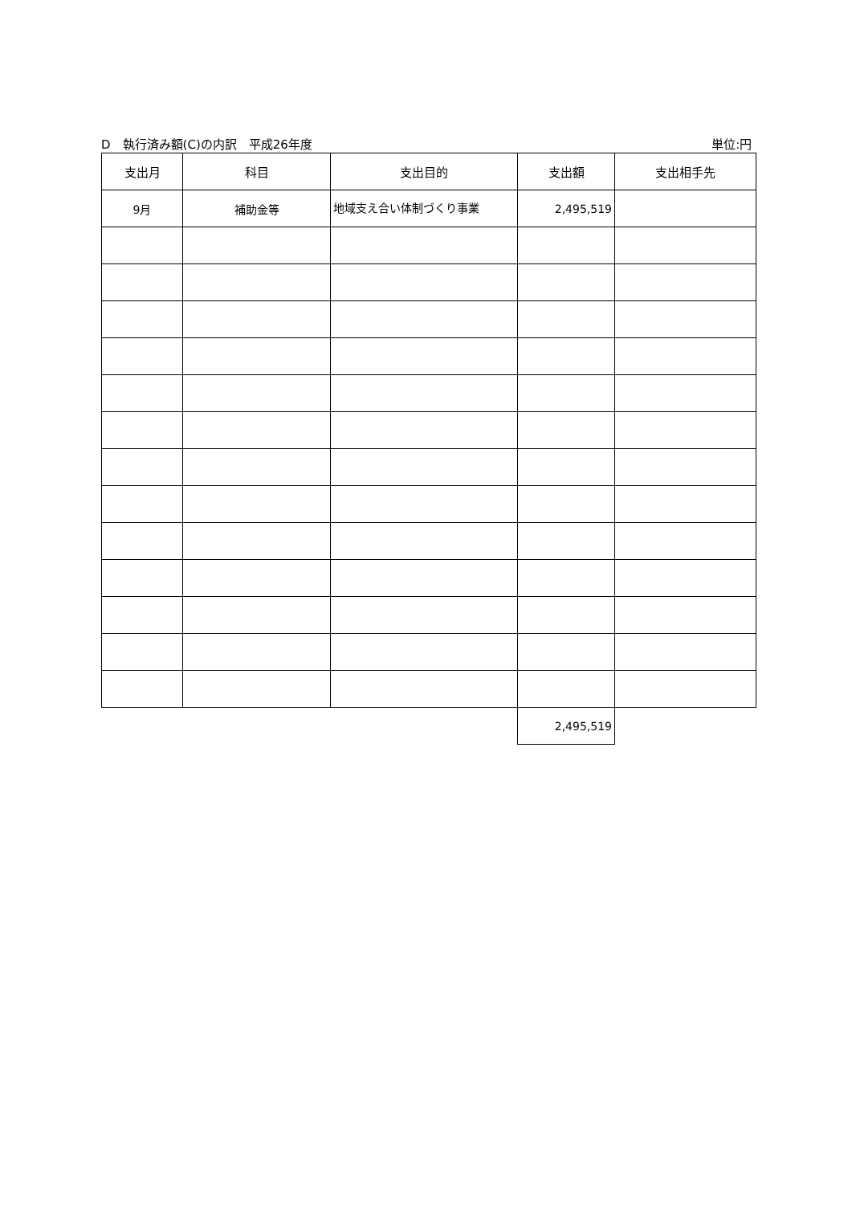D　執行済み額(C)の内訳　平成26年度 単位:円
| 支出月 | 科目 | 支出目的 | 支出額 | 支出相手先 |
| --- | --- | --- | --- | --- |
| 9月 | 補助金等 | 地域支え合い体制づくり事業 | 2,495,519 | |
| | | | 2,495,519 | |